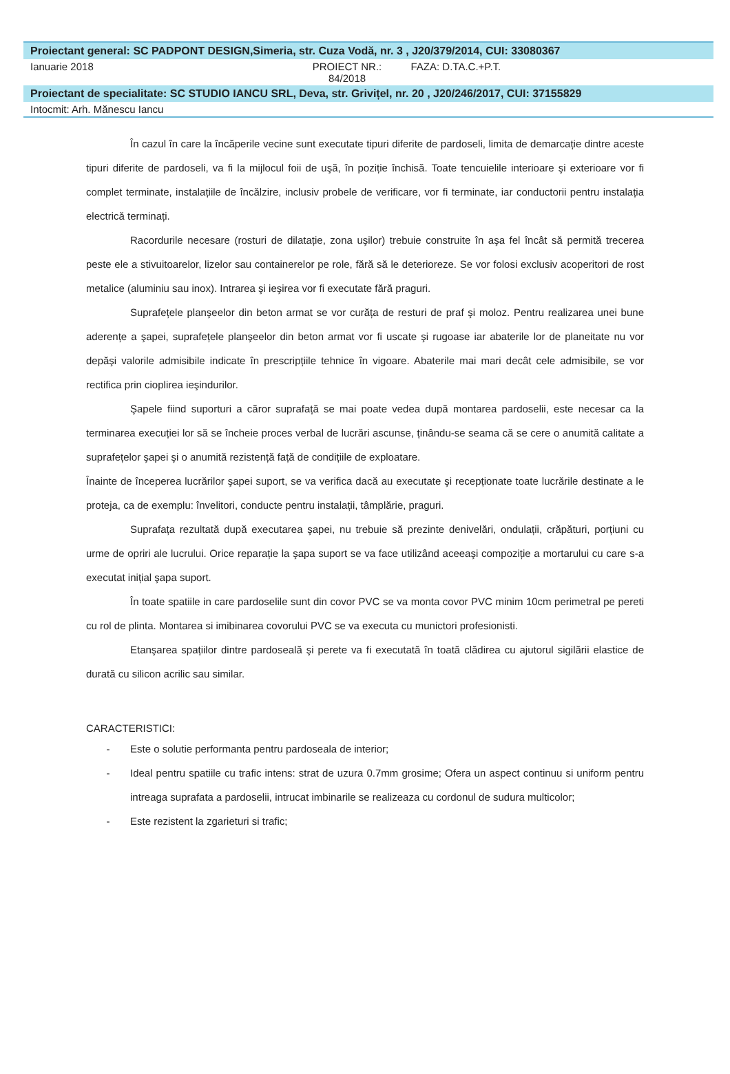Proiectant general: SC PADPONT DESIGN,Simeria, str. Cuza Vodă, nr. 3 , J20/379/2014, CUI: 33080367
Ianuarie 2018 PROIECT NR.:
84/2018
FAZA: D.TA.C.+P.T.
Proiectant de specialitate: SC STUDIO IANCU SRL, Deva, str. Grivițel, nr. 20 , J20/246/2017, CUI: 37155829
Intocmit: Arh. Mănescu Iancu
În cazul în care la încăperile vecine sunt executate tipuri diferite de pardoseli, limita de demarcație dintre aceste tipuri diferite de pardoseli, va fi la mijlocul foii de uşă, în poziție închisă. Toate tencuielile interioare şi exterioare vor fi complet terminate, instalațiile de încălzire, inclusiv probele de verificare, vor fi terminate, iar conductorii pentru instalația electrică terminați.
Racordurile necesare (rosturi de dilatație, zona uşilor) trebuie construite în aşa fel încât să permită trecerea peste ele a stivuitoarelor, lizelor sau containerelor pe role, fără să le deterioreze. Se vor folosi exclusiv acoperitori de rost metalice (aluminiu sau inox). Intrarea şi ieşirea vor fi executate fără praguri.
Suprafețele planşeelor din beton armat se vor curăța de resturi de praf şi moloz. Pentru realizarea unei bune aderențe a şapei, suprafețele planşeelor din beton armat vor fi uscate şi rugoase iar abaterile lor de planeitate nu vor depăşi valorile admisibile indicate în prescripțiile tehnice în vigoare. Abaterile mai mari decât cele admisibile, se vor rectifica prin cioplirea ieşindurilor.
Şapele fiind suporturi a căror suprafață se mai poate vedea după montarea pardoselii, este necesar ca la terminarea execuției lor să se încheie proces verbal de lucrări ascunse, ținându-se seama că se cere o anumită calitate a suprafețelor şapei şi o anumită rezistență față de condițiile de exploatare.
Înainte de începerea lucrărilor şapei suport, se va verifica dacă au executate şi recepționate toate lucrările destinate a le proteja, ca de exemplu: învelitori, conducte pentru instalații, tâmplărie, praguri.
Suprafața rezultată după executarea şapei, nu trebuie să prezinte denivelări, ondulații, crăpături, porțiuni cu urme de opriri ale lucrului. Orice reparație la şapa suport se va face utilizând aceeaşi compoziție a mortarului cu care s-a executat inițial şapa suport.
În toate spatiile in care pardoselile sunt din covor PVC se va monta covor PVC minim 10cm perimetral pe pereti cu rol de plinta. Montarea si imibinarea covorului PVC se va executa cu munictori profesionisti.
Etanşarea spațiilor dintre pardoseală şi perete va fi executată în toată clădirea cu ajutorul sigilării elastice de durată cu silicon acrilic sau similar.
CARACTERISTICI:
- Este o solutie performanta pentru pardoseala de interior;
- Ideal pentru spatiile cu trafic intens: strat de uzura 0.7mm grosime; Ofera un aspect continuu si uniform pentru intreaga suprafata a pardoselii, intrucat imbinarile se realizeaza cu cordonul de sudura multicolor;
- Este rezistent la zgarieturi si trafic;